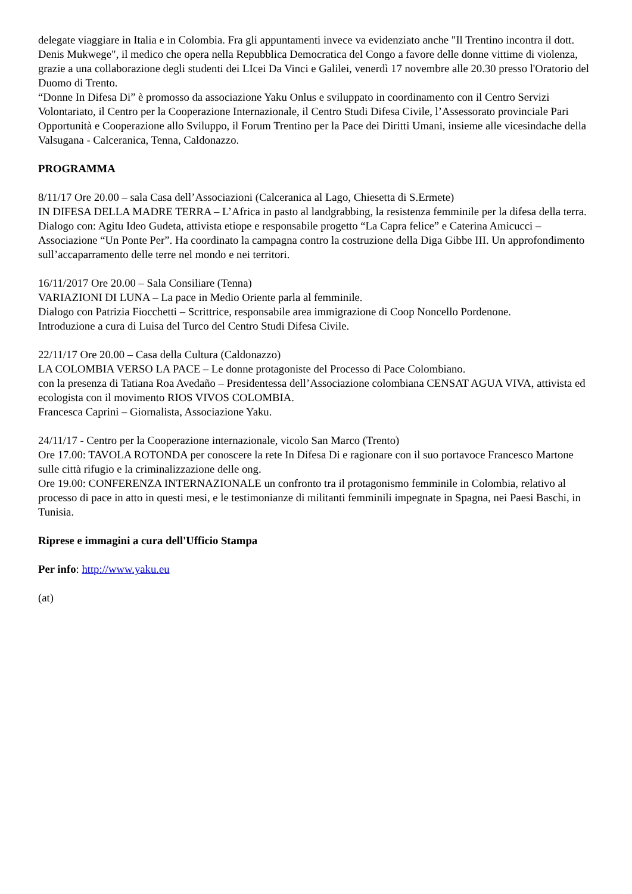delegate viaggiare in Italia e in Colombia. Fra gli appuntamenti invece va evidenziato anche "Il Trentino incontra il dott. Denis Mukwege", il medico che opera nella Repubblica Democratica del Congo a favore delle donne vittime di violenza, grazie a una collaborazione degli studenti dei LIcei Da Vinci e Galilei, venerdì 17 novembre alle 20.30 presso l'Oratorio del Duomo di Trento.
“Donne In Difesa Di” è promosso da associazione Yaku Onlus e sviluppato in coordinamento con il Centro Servizi Volontariato, il Centro per la Cooperazione Internazionale, il Centro Studi Difesa Civile, l’Assessorato provinciale Pari Opportunità e Cooperazione allo Sviluppo, il Forum Trentino per la Pace dei Diritti Umani, insieme alle vicesindache della Valsugana - Calceranica, Tenna, Caldonazzo.
PROGRAMMA
8/11/17 Ore 20.00 – sala Casa dell’Associazioni (Calceranica al Lago, Chiesetta di S.Ermete)
IN DIFESA DELLA MADRE TERRA – L’Africa in pasto al landgrabbing, la resistenza femminile per la difesa della terra.
Dialogo con: Agitu Ideo Gudeta, attivista etiope e responsabile progetto “La Capra felice” e Caterina Amicucci – Associazione “Un Ponte Per”. Ha coordinato la campagna contro la costruzione della Diga Gibbe III. Un approfondimento sull’accaparramento delle terre nel mondo e nei territori.
16/11/2017 Ore 20.00 – Sala Consiliare (Tenna)
VARIAZIONI DI LUNA – La pace in Medio Oriente parla al femminile.
Dialogo con Patrizia Fiocchetti – Scrittrice, responsabile area immigrazione di Coop Noncello Pordenone.
Introduzione a cura di Luisa del Turco del Centro Studi Difesa Civile.
22/11/17 Ore 20.00 – Casa della Cultura (Caldonazzo)
LA COLOMBIA VERSO LA PACE – Le donne protagoniste del Processo di Pace Colombiano.
con la presenza di Tatiana Roa Avedaño – Presidentessa dell’Associazione colombiana CENSAT AGUA VIVA, attivista ed ecologista con il movimento RIOS VIVOS COLOMBIA.
Francesca Caprini – Giornalista, Associazione Yaku.
24/11/17 - Centro per la Cooperazione internazionale, vicolo San Marco (Trento)
Ore 17.00: TAVOLA ROTONDA per conoscere la rete In Difesa Di e ragionare con il suo portavoce Francesco Martone sulle città rifugio e la criminalizzazione delle ong.
Ore 19.00: CONFERENZA INTERNAZIONALE un confronto tra il protagonismo femminile in Colombia, relativo al processo di pace in atto in questi mesi, e le testimonianze di militanti femminili impegnate in Spagna, nei Paesi Baschi, in Tunisia.
Riprese e immagini a cura dell'Ufficio Stampa
Per info: http://www.yaku.eu
(at)